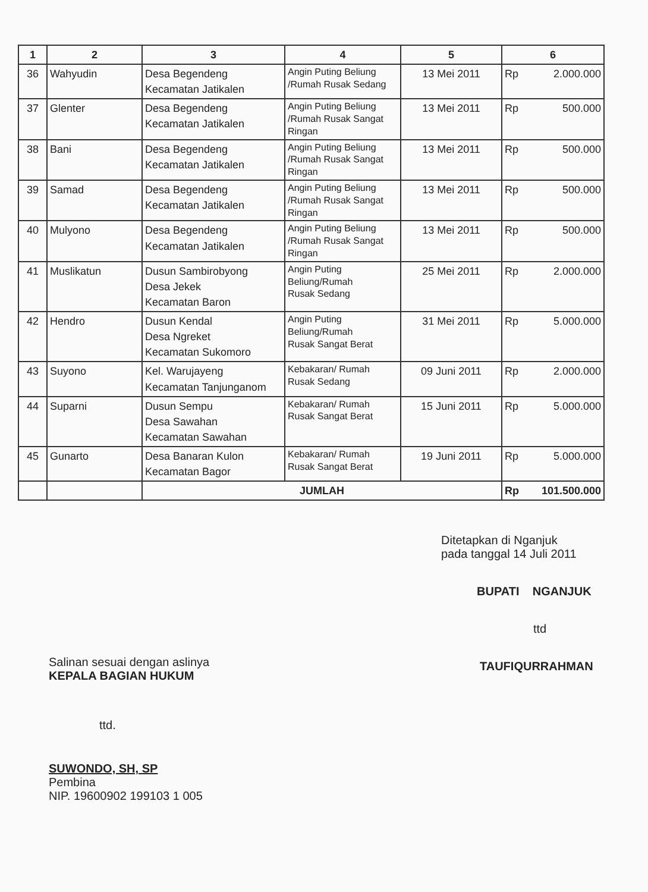| 1 | 2 | 3 | 4 | 5 | 6 |
| --- | --- | --- | --- | --- | --- |
| 36 | Wahyudin | Desa Begendeng Kecamatan Jatikalen | Angin Puting Beliung /Rumah Rusak Sedang | 13 Mei 2011 | Rp 2.000.000 |
| 37 | Glenter | Desa Begendeng Kecamatan Jatikalen | Angin Puting Beliung /Rumah Rusak Sangat Ringan | 13 Mei 2011 | Rp 500.000 |
| 38 | Bani | Desa Begendeng Kecamatan Jatikalen | Angin Puting Beliung /Rumah Rusak Sangat Ringan | 13 Mei 2011 | Rp 500.000 |
| 39 | Samad | Desa Begendeng Kecamatan Jatikalen | Angin Puting Beliung /Rumah Rusak Sangat Ringan | 13 Mei 2011 | Rp 500.000 |
| 40 | Mulyono | Desa Begendeng Kecamatan Jatikalen | Angin Puting Beliung /Rumah Rusak Sangat Ringan | 13 Mei 2011 | Rp 500.000 |
| 41 | Muslikatun | Dusun Sambirobyong Desa Jekek Kecamatan Baron | Angin Puting Beliung/Rumah Rusak Sedang | 25 Mei 2011 | Rp 2.000.000 |
| 42 | Hendro | Dusun Kendal Desa Ngreket Kecamatan Sukomoro | Angin Puting Beliung/Rumah Rusak Sangat Berat | 31 Mei 2011 | Rp 5.000.000 |
| 43 | Suyono | Kel. Warujayeng Kecamatan Tanjunganom | Kebakaran/ Rumah Rusak Sedang | 09 Juni 2011 | Rp 2.000.000 |
| 44 | Suparni | Dusun Sempu Desa Sawahan Kecamatan Sawahan | Kebakaran/ Rumah Rusak Sangat Berat | 15 Juni 2011 | Rp 5.000.000 |
| 45 | Gunarto | Desa Banaran Kulon Kecamatan Bagor | Kebakaran/ Rumah Rusak Sangat Berat | 19 Juni 2011 | Rp 5.000.000 |
| | | JUMLAH | | | Rp 101.500.000 |
Salinan sesuai dengan aslinya
KEPALA BAGIAN HUKUM
ttd.
SUWONDO, SH, SP
Pembina
NIP. 19600902 199103 1 005
Ditetapkan di Nganjuk
pada tanggal 14 Juli 2011
BUPATI NGANJUK
ttd
TAUFIQURRAHMAN